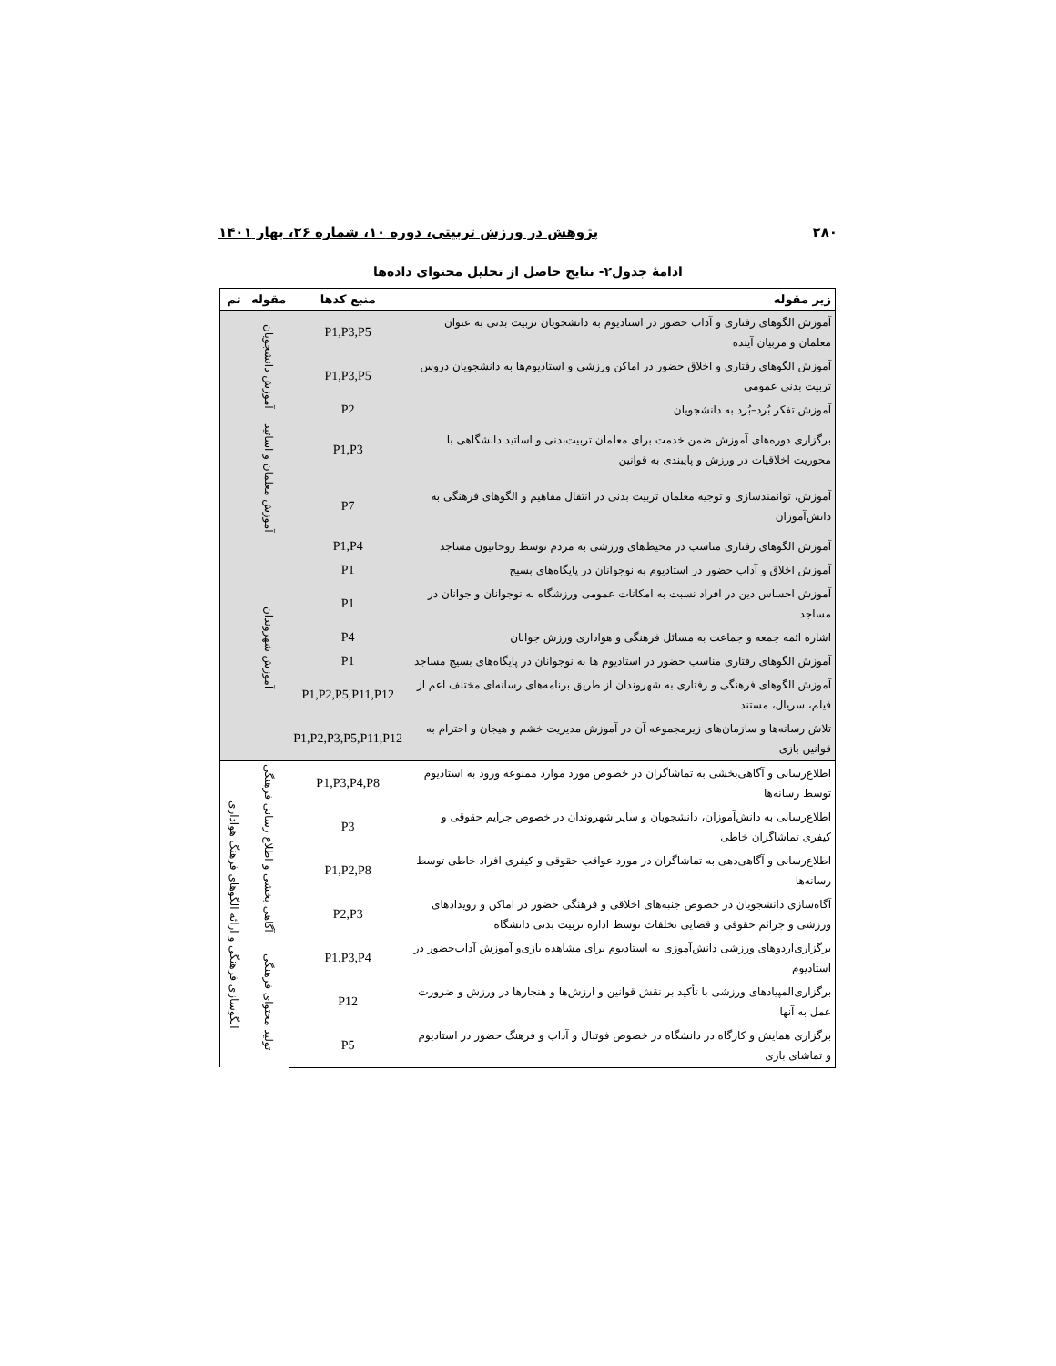۲۸۰ پژوهش در ورزش تربیتی، دوره ۱۰، شماره ۲۶، بهار ۱۴۰۱
ادامۀ جدول۲- نتایج حاصل از تحلیل محتوای داده‌ها
| زیر مقوله | منبع کدها | مقوله | تم |
| --- | --- | --- | --- |
| آموزش الگوهای رفتاری و آداب حضور در استادیوم به دانشجویان تربیت بدنی به عنوان معلمان و مربیان آینده | P1,P3,P5 | آموزش دانشجویان | |
| آموزش الگوهای رفتاری و اخلاق حضور در اماکن ورزشی و استادیوم‌ها به دانشجویان دروس تربیت بدنی عمومی | P1,P3,P5 | | |
| آموزش تفکر بُرد–بُرد به دانشجویان | P2 | | |
| برگزاری دوره‌های آموزش ضمن خدمت برای معلمان تربیت‌بدنی و اساتید دانشگاهی با محوریت اخلاقیات در ورزش و پایبندی به قوانین | P1,P3 | آموزش معلمان و اساتید | |
| آموزش، توانمندسازی و توجیه معلمان تربیت بدنی در انتقال مفاهیم و الگوهای فرهنگی به دانش‌آموزان | P7 | | |
| آموزش الگوهای رفتاری مناسب در محیط‌های ورزشی به مردم توسط روحانیون مساجد | P1,P4 | آموزش شهروندان | |
| آموزش اخلاق و آداب حضور در استادیوم به نوجوانان در پایگاه‌های بسیج | P1 | | |
| آموزش احساس دین در افراد نسبت به امکانات عمومی ورزشگاه به نوجوانان و جوانان در مساجد | P1 | | |
| اشاره ائمه جمعه و جماعت به مسائل فرهنگی و هواداری ورزش جوانان | P4 | | |
| آموزش الگوهای رفتاری مناسب حضور در استادیوم ها به نوجوانان در پایگاه‌های بسیج مساجد | P1 | | |
| آموزش الگوهای فرهنگی و رفتاری به شهروندان از طریق برنامه‌های رسانه‌ای مختلف اعم از فیلم، سریال، مستند | P1,P2,P5,P11,P12 | | |
| تلاش رسانه‌ها و سازمان‌های زیرمجموعه آن در آموزش مدیریت خشم و هیجان و احترام به قوانین بازی | P1,P2,P3,P5,P11,P12 | | |
| اطلاع‌رسانی و آگاهی‌بخشی به تماشاگران در خصوص مورد موارد ممنوعه ورود به استادیوم توسط رسانه‌ها | P1,P3,P4,P8 | آگاهی بخشی و اطلاع رسانی فرهنگی | الگوسازی فرهنگی و ارائه الگوهای فرهنگ هواداری |
| اطلاع‌رسانی به دانش‌آموزان، دانشجویان و سایر شهروندان در خصوص جرایم حقوقی و کیفری تماشاگران خاطی | P3 | | |
| اطلاع‌رسانی و آگاهی‌دهی به تماشاگران در مورد عواقب حقوقی و کیفری افراد خاطی توسط رسانه‌ها | P1,P2,P8 | | |
| آگاه‌سازی دانشجویان در خصوص جنبه‌های اخلاقی و فرهنگی حضور در اماکن و رویدادهای ورزشی و جرائم حقوقی و قضایی تخلفات توسط اداره تربیت بدنی دانشگاه | P2,P3 | | |
| برگزاری‌اردوهای ورزشی دانش‌آموزی به استادیوم برای مشاهده بازی‌و آموزش آداب‌حضور در استادیوم | P1,P3,P4 | تولید محتوای فرهنگی | |
| برگزاری‌المپیادهای ورزشی با تأکید بر نقش قوانین و ارزش‌ها و هنجارها در ورزش و ضرورت عمل به آنها | P12 | | |
| برگزاری همایش و کارگاه در دانشگاه در خصوص فوتبال و آداب و فرهنگ حضور در استادیوم و تماشای بازی | P5 | | |